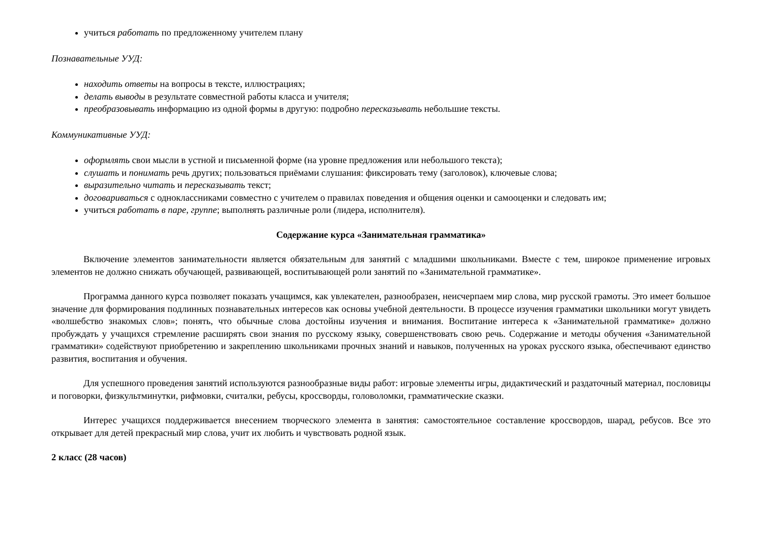учиться работать по предложенному учителем плану
Познавательные УУД:
находить ответы на вопросы в тексте, иллюстрациях;
делать выводы в результате совместной работы класса и учителя;
преобразовывать информацию из одной формы в другую: подробно пересказывать небольшие тексты.
Коммуникативные УУД:
оформлять свои мысли в устной и письменной форме (на уровне предложения или небольшого текста);
слушать и понимать речь других; пользоваться приёмами слушания: фиксировать тему (заголовок), ключевые слова;
выразительно читать и пересказывать текст;
договариваться с одноклассниками совместно с учителем о правилах поведения и общения оценки и самооценки и следовать им;
учиться работать в паре, группе; выполнять различные роли (лидера, исполнителя).
Содержание курса «Занимательная грамматика»
Включение элементов занимательности является обязательным для занятий с младшими школьниками. Вместе с тем, широкое применение игровых элементов не должно снижать обучающей, развивающей, воспитывающей роли занятий по «Занимательной грамматике».
Программа данного курса позволяет показать учащимся, как увлекателен, разнообразен, неисчерпаем мир слова, мир русской грамоты. Это имеет большое значение для формирования подлинных познавательных интересов как основы учебной деятельности. В процессе изучения грамматики школьники могут увидеть «волшебство знакомых слов»; понять, что обычные слова достойны изучения и внимания. Воспитание интереса к «Занимательной грамматике» должно пробуждать у учащихся стремление расширять свои знания по русскому языку, совершенствовать свою речь. Содержание и методы обучения «Занимательной грамматики» содействуют приобретению и закреплению школьниками прочных знаний и навыков, полученных на уроках русского языка, обеспечивают единство развития, воспитания и обучения.
Для успешного проведения занятий используются разнообразные виды работ: игровые элементы игры, дидактический и раздаточный материал, пословицы и поговорки, физкультминутки, рифмовки, считалки, ребусы, кроссворды, головоломки, грамматические сказки.
Интерес учащихся поддерживается внесением творческого элемента в занятия: самостоятельное составление кроссвордов, шарад, ребусов. Все это открывает для детей прекрасный мир слова, учит их любить и чувствовать родной язык.
2 класс (28 часов)